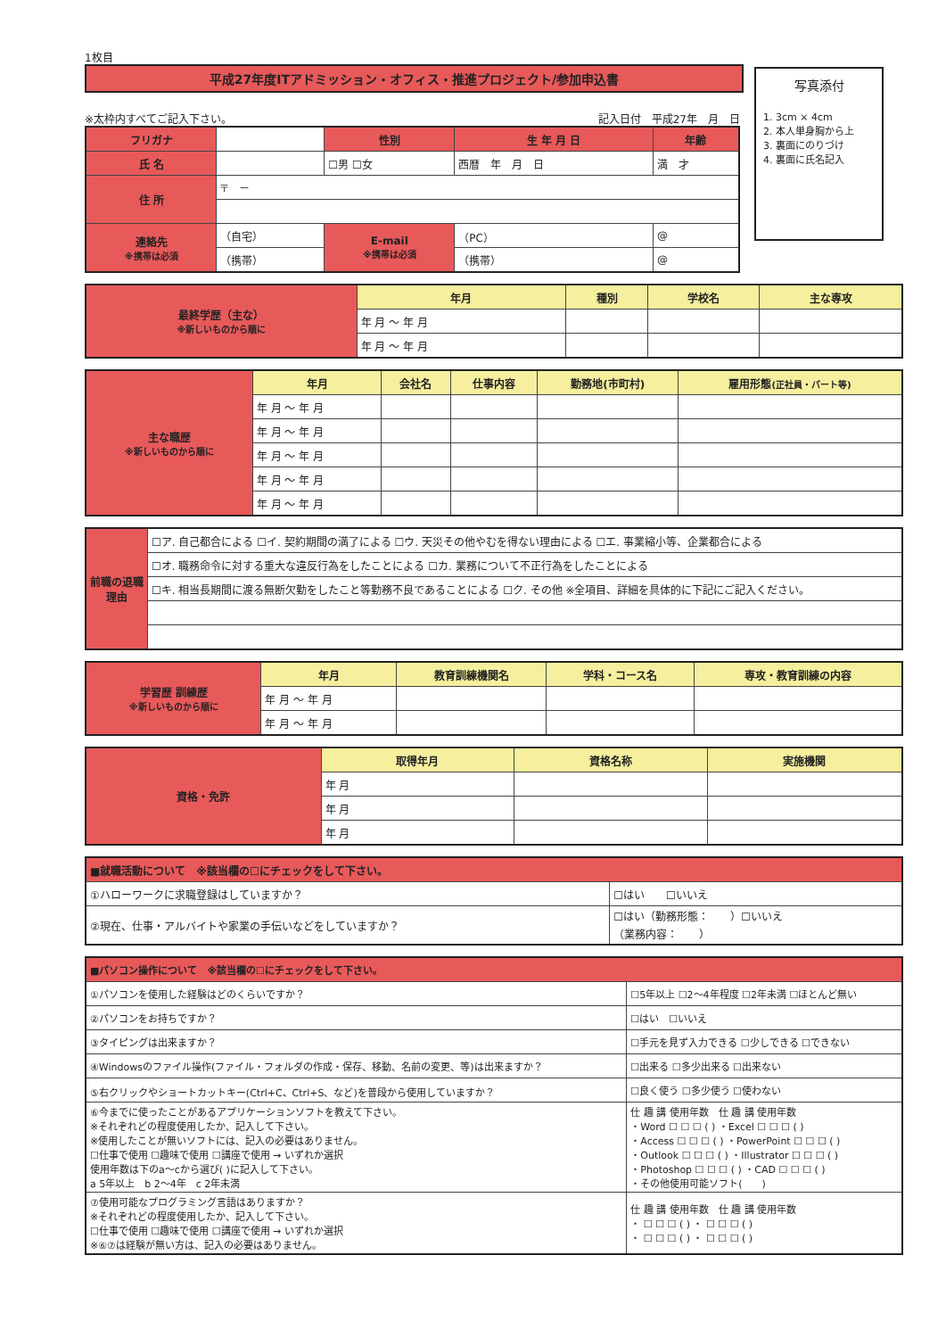1枚目
平成27年度ITアドミッション・オフィス・推進プロジェクト/参加申込書
写真添付
1. 3cm × 4cm
2. 本人単身胸から上
3. 裏面にのりづけ
4. 裏面に氏名記入
※太枠内すべてご記入下さい。 記入日付　平成27年　月　日
| フリガナ | | 性別 | 生 年 月 日 | | 年齢 |
| 氏 名 | | ☐男 ☐女 | 西暦 年 月 日 | | 満 才 |
| 住 所 | 〒 － | | | | |
| 連絡先 ※携帯は必須 | （自宅） | E-mail ※携帯は必須 | （PC） | @ | |
| | （携帯） | | （携帯） | @ | |
| 最終学歴（主な） ※新しいものから順に | 年月 | 種別 | 学校名 | 主な専攻 |
| | 年 月 ～ 年 月 | | | |
| | 年 月 ～ 年 月 | | | |
| 主な職歴 ※新しいものから順に | 年月 | 会社名 | 仕事内容 | 勤務地(市町村) | 雇用形態 (正社員・パート等) |
| | 年 月 ～ 年 月 | | | | |
| | 年 月 ～ 年 月 | | | | |
| | 年 月 ～ 年 月 | | | | |
| | 年 月 ～ 年 月 | | | | |
| | 年 月 ～ 年 月 | | | | |
| 前職の退職理由 | ☐ア. 自己都合による ☐イ. 契約期間の満了による ☐ウ. 天災その他やむを得ない理由による ☐エ. 事業縮小等、企業都合による |
| | ☐オ. 職務命令に対する重大な違反行為をしたことによる ☐カ. 業務について不正行為をしたことによる |
| | ☐キ. 相当長期間に渡る無断欠勤をしたこと等勤務不良であることによる ☐ク. その他 ※全項目、詳細を具体的に下記にご記入ください。 |
| 学習歴 訓練歴 ※新しいものから順に | 年月 | 教育訓練機関名 | 学科・コース名 | 専攻・教育訓練の内容 |
| | 年 月 ～ 年 月 | | | |
| | 年 月 ～ 年 月 | | | |
| 資格・免許 | 取得年月 | 資格名称 | 実施機関 |
| | 年 月 | | |
| | 年 月 | | |
| | 年 月 | | |
| ■就職活動について ※該当欄の☐にチェックをして下さい。 | |
| ①ハローワークに求職登録はしていますか？ | ☐はい ☐いいえ |
| ②現在、仕事・アルバイトや家業の手伝いなどをしていますか？ | ☐はい（勤務形態： ）☐いいえ （業務内容： ） |
| ■パソコン操作について ※該当欄の☐にチェックをして下さい。 | |
| ①パソコンを使用した経験はどのくらいですか？ | ☐5年以上 ☐2～4年程度 ☐2年未満 ☐ほとんど無い |
| ②パソコンをお持ちですか？ | ☐はい ☐いいえ |
| ③タイピングは出来ますか？ | ☐手元を見ず入力できる ☐少しできる ☐できない |
| ④Windowsのファイル操作(ファイル・フォルダの作成・保存、移動、名前の変更、等)は出来ますか？ | ☐出来る ☐多少出来る ☐出来ない |
| ⑤右クリックやショートカットキー(Ctrl+C、Ctrl+S、など)を普段から使用していますか？ | ☐良く使う ☐多少使う ☐使わない |
| ⑥今までに使ったことがあるアプリケーションソフトを教えて下さい。 ※それぞれどの程度使用したか、記入して下さい。 ※使用したことが無いソフトには、記入の必要はありません。 ☐仕事で使用 ☐趣味で使用 ☐講座で使用 → いずれか選択 使用年数は下のa～cから選び( )に記入して下さい。 a 5年以上 b 2～4年 c 2年未満 | 仕 趣 講 使用年数 仕 趣 講 使用年数 ・Word ☐ ☐ ☐ ( ) ・Excel ☐ ☐ ☐ ( ) ・Access ☐ ☐ ☐ ( ) ・PowerPoint ☐ ☐ ☐ ( ) ・Outlook ☐ ☐ ☐ ( ) ・Illustrator ☐ ☐ ☐ ( ) ・Photoshop ☐ ☐ ☐ ( ) ・CAD ☐ ☐ ☐ ( ) ・その他使用可能ソフト( ) |
| ⑦使用可能なプログラミング言語はありますか？ ※それぞれどの程度使用したか、記入して下さい。 ☐仕事で使用 ☐趣味で使用 ☐講座で使用 → いずれか選択 ※⑥⑦は経験が無い方は、記入の必要はありません。 | 仕 趣 講 使用年数 仕 趣 講 使用年数 ・ ☐ ☐ ☐ ( ) ・ ☐ ☐ ☐ ( ) ・ ☐ ☐ ☐ ( ) ・ ☐ ☐ ☐ ( ) |